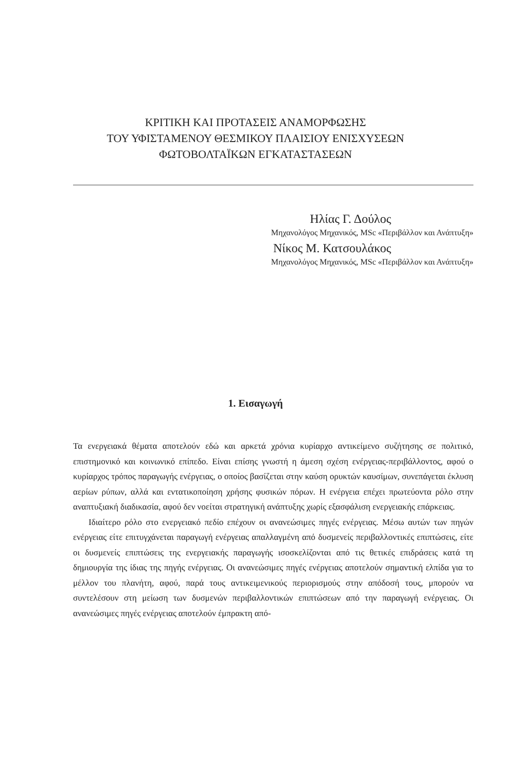ΚΡΙΤΙΚΗ ΚΑΙ ΠΡΟΤΑΣΕΙΣ ΑΝΑΜΟΡΦΩΣΗΣ
ΤΟΥ ΥΦΙΣΤΑΜΕΝΟΥ ΘΕΣΜΙΚΟΥ ΠΛΑΙΣΙΟΥ ΕΝΙΣΧΥΣΕΩΝ
ΦΩΤΟΒΟΛΤΑΪΚΩΝ ΕΓΚΑΤΑΣΤΑΣΕΩΝ
Ηλίας Γ. Δούλος
Μηχανολόγος Μηχανικός, MSc «Περιβάλλον και Ανάπτυξη»
Νίκος Μ. Κατσουλάκος
Μηχανολόγος Μηχανικός, MSc «Περιβάλλον και Ανάπτυξη»
1. Εισαγωγή
Τα ενεργειακά θέματα αποτελούν εδώ και αρκετά χρόνια κυρίαρχο αντικείμενο συζήτησης σε πολιτικό, επιστημονικό και κοινωνικό επίπεδο. Είναι επίσης γνωστή η άμεση σχέση ενέργειας-περιβάλλοντος, αφού ο κυρίαρχος τρόπος παραγωγής ενέργειας, ο οποίος βασίζεται στην καύση ορυκτών καυσίμων, συνεπάγεται έκλυση αερίων ρύπων, αλλά και εντατικοποίηση χρήσης φυσικών πόρων. Η ενέργεια επέχει πρωτεύοντα ρόλο στην αναπτυξιακή διαδικασία, αφού δεν νοείται στρατηγική ανάπτυξης χωρίς εξασφάλιση ενεργειακής επάρκειας.
Ιδιαίτερο ρόλο στο ενεργειακό πεδίο επέχουν οι ανανεώσιμες πηγές ενέργειας. Μέσω αυτών των πηγών ενέργειας είτε επιτυγχάνεται παραγωγή ενέργειας απαλλαγμένη από δυσμενείς περιβαλλοντικές επιπτώσεις, είτε οι δυσμενείς επιπτώσεις της ενεργειακής παραγωγής ισοσκελίζονται από τις θετικές επιδράσεις κατά τη δημιουργία της ίδιας της πηγής ενέργειας. Οι ανανεώσιμες πηγές ενέργειας αποτελούν σημαντική ελπίδα για το μέλλον του πλανήτη, αφού, παρά τους αντικειμενικούς περιορισμούς στην απόδοσή τους, μπορούν να συντελέσουν στη μείωση των δυσμενών περιβαλλοντικών επιπτώσεων από την παραγωγή ενέργειας. Οι ανανεώσιμες πηγές ενέργειας αποτελούν έμπρακτη από-